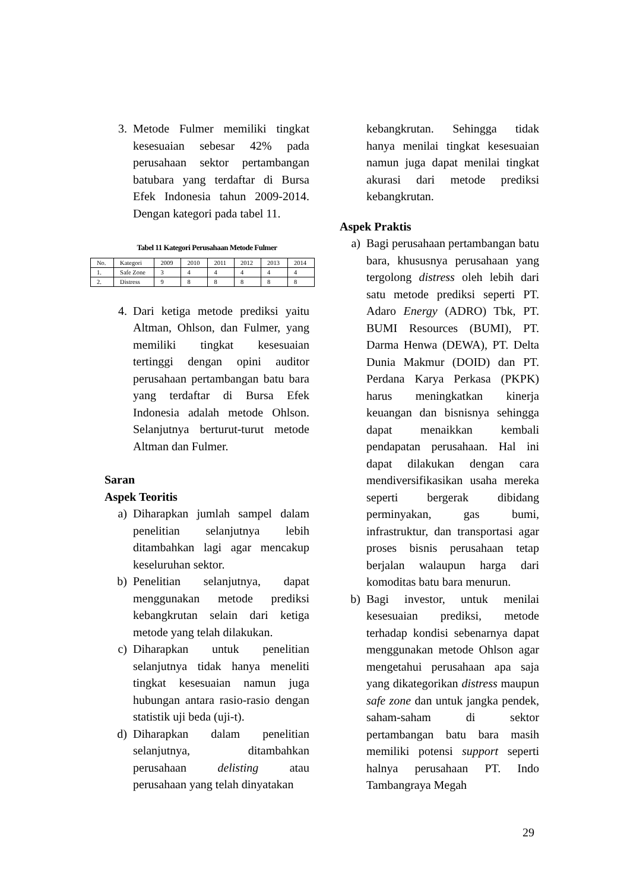3. Metode Fulmer memiliki tingkat kesesuaian sebesar 42% pada perusahaan sektor pertambangan batubara yang terdaftar di Bursa Efek Indonesia tahun 2009-2014. Dengan kategori pada tabel 11.
Tabel 11 Kategori Perusahaan Metode Fulmer
| No. | Kategori | 2009 | 2010 | 2011 | 2012 | 2013 | 2014 |
| 1. | Safe Zone | 3 | 4 | 4 | 4 | 4 | 4 |
| 2. | Distress | 9 | 8 | 8 | 8 | 8 | 8 |
4. Dari ketiga metode prediksi yaitu Altman, Ohlson, dan Fulmer, yang memiliki tingkat kesesuaian tertinggi dengan opini auditor perusahaan pertambangan batu bara yang terdaftar di Bursa Efek Indonesia adalah metode Ohlson. Selanjutnya berturut-turut metode Altman dan Fulmer.
Saran
Aspek Teoritis
a) Diharapkan jumlah sampel dalam penelitian selanjutnya lebih ditambahkan lagi agar mencakup keseluruhan sektor.
b) Penelitian selanjutnya, dapat menggunakan metode prediksi kebangkrutan selain dari ketiga metode yang telah dilakukan.
c) Diharapkan untuk penelitian selanjutnya tidak hanya meneliti tingkat kesesuaian namun juga hubungan antara rasio-rasio dengan statistik uji beda (uji-t).
d) Diharapkan dalam penelitian selanjutnya, ditambahkan perusahaan delisting atau perusahaan yang telah dinyatakan
kebangkrutan. Sehingga tidak hanya menilai tingkat kesesuaian namun juga dapat menilai tingkat akurasi dari metode prediksi kebangkrutan.
Aspek Praktis
a) Bagi perusahaan pertambangan batu bara, khususnya perusahaan yang tergolong distress oleh lebih dari satu metode prediksi seperti PT. Adaro Energy (ADRO) Tbk, PT. BUMI Resources (BUMI), PT. Darma Henwa (DEWA), PT. Delta Dunia Makmur (DOID) dan PT. Perdana Karya Perkasa (PKPK) harus meningkatkan kinerja keuangan dan bisnisnya sehingga dapat menaikkan kembali pendapatan perusahaan. Hal ini dapat dilakukan dengan cara mendiversifikasikan usaha mereka seperti bergerak dibidang perminyakan, gas bumi, infrastruktur, dan transportasi agar proses bisnis perusahaan tetap berjalan walaupun harga dari komoditas batu bara menurun.
b) Bagi investor, untuk menilai kesesuaian prediksi, metode terhadap kondisi sebenarnya dapat menggunakan metode Ohlson agar mengetahui perusahaan apa saja yang dikategorikan distress maupun safe zone dan untuk jangka pendek, saham-saham di sektor pertambangan batu bara masih memiliki potensi support seperti halnya perusahaan PT. Indo Tambangraya Megah
29